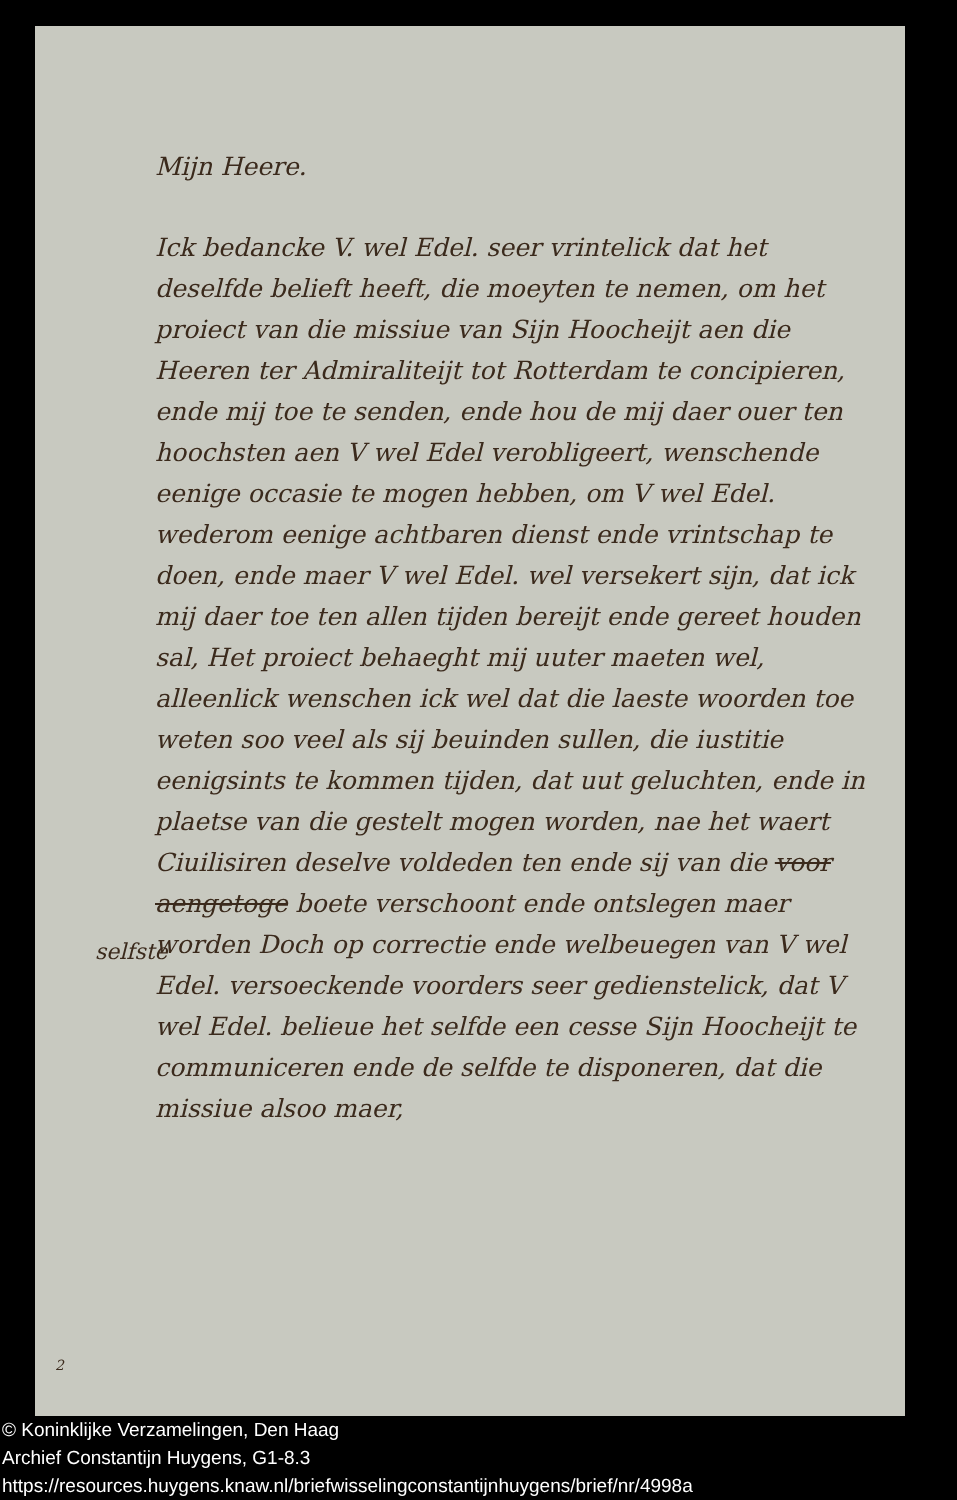Mijn Heere.
Ick bedancke V. wel Edel. seer vrintelick dat het deselfde belieft heeft, die moeyten te nemen, om het proiect van die missiue van Sijn Hoocheijt aen die Heeren ter Admiraliteijt tot Rotterdam te concipieren, ende mij toe te senden, ende hou de mij daer ouer ten hoochsten aen V wel Edel verobligeert, wenschende eenige occasie te mogen hebben, om V wel Edel. wederom eenige achtbaren dienst ende vrintschap te doen, ende maer V wel Edel. wel versekert sijn, dat ick mij daer toe ten allen tijden bereijt ende gereet houden sal, Het proiect behaeght mij uuter maeten wel, alleenlick wenschen ick wel dat die laeste woorden toe weten soo veel als sij beuinden sullen, die iustitie eenigsints te kommen tijden, dat uut geluchten, ende in plaetse van die gestelt mogen worden, nae het waert Ciuilisiren deselve voldeden ten ende sij van die voor aengetoge boete verschoont ende ontslegen maer worden Doch op correctie ende welbeuegen van V wel Edel. versoeckende voorders seer gedienstelick, dat V wel Edel. belieue het selfde een cesse Sijn Hoocheijt te communiceren ende de selfde te disponeren, dat die missiue alsoo maer,
selfste
2
© Koninklijke Verzamelingen, Den Haag
Archief Constantijn Huygens, G1-8.3
https://resources.huygens.knaw.nl/briefwisselingconstantijnhuygens/brief/nr/4998a